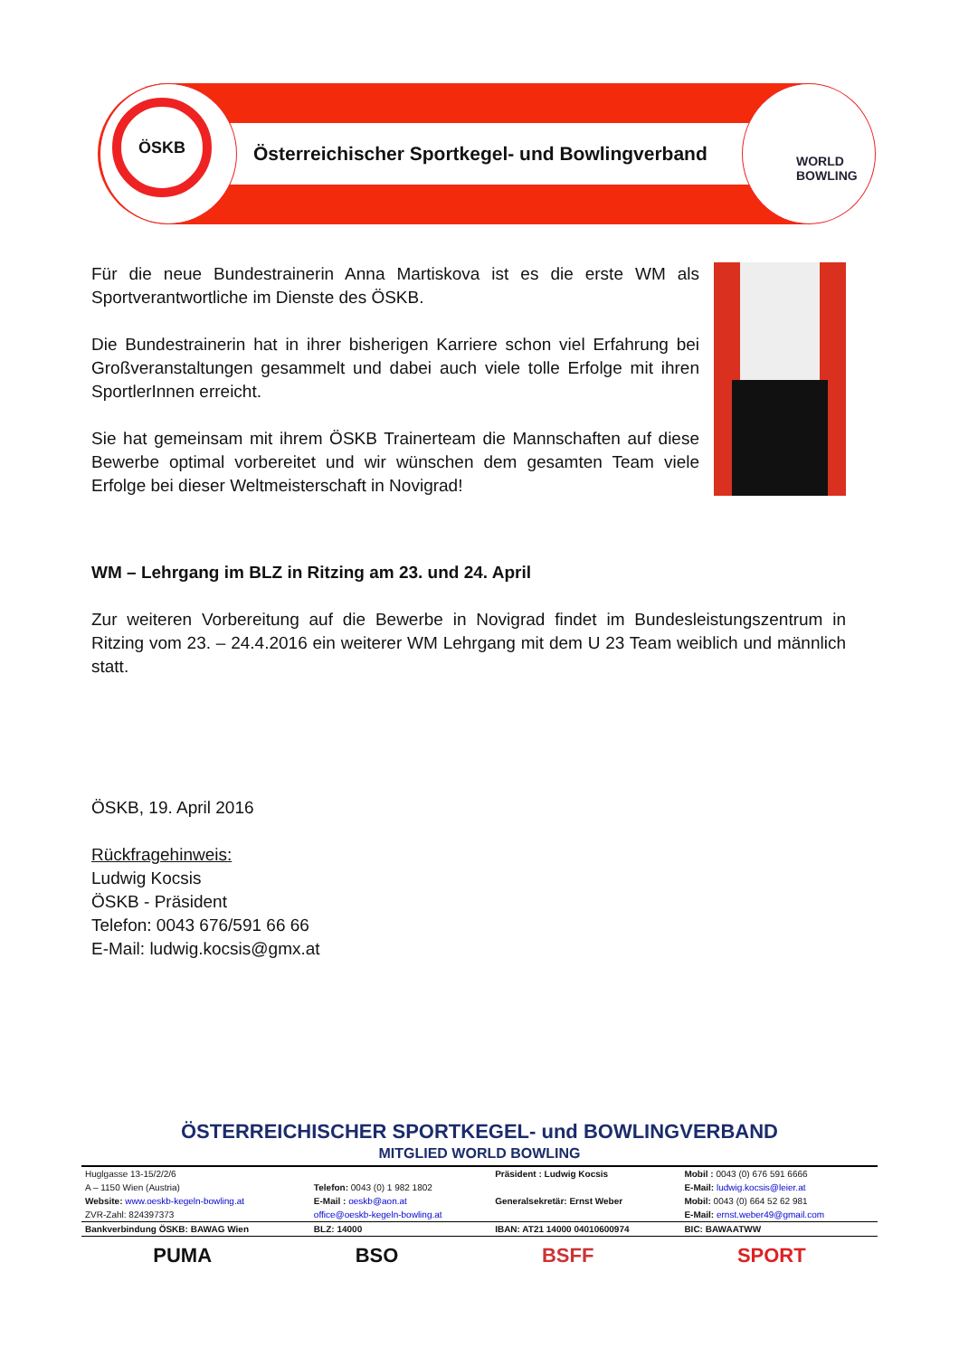ÖSKB
Österreichischer Sportkegel- und Bowlingverband
WORLD
BOWLING
Für die neue Bundestrainerin Anna Martiskova ist es die erste WM als Sportverantwortliche im Dienste des ÖSKB.
Die Bundestrainerin hat in ihrer bisherigen Karriere schon viel Erfahrung bei Großveranstaltungen gesammelt und dabei auch viele tolle Erfolge mit ihren SportlerInnen erreicht.
Sie hat gemeinsam mit ihrem ÖSKB Trainerteam die Mannschaften auf diese Bewerbe optimal vorbereitet und wir wünschen dem gesamten Team viele Erfolge bei dieser Weltmeisterschaft in Novigrad!
WM – Lehrgang im BLZ in Ritzing am 23. und 24. April
Zur weiteren Vorbereitung auf die Bewerbe in Novigrad findet im Bundesleistungszentrum in Ritzing vom 23. – 24.4.2016 ein weiterer WM Lehrgang mit dem U 23 Team weiblich und männlich statt.
ÖSKB, 19. April 2016
Rückfragehinweis:
Ludwig Kocsis
ÖSKB - Präsident
Telefon: 0043 676/591 66 66
E-Mail: ludwig.kocsis@gmx.at
ÖSTERREICHISCHER SPORTKEGEL- und BOWLINGVERBAND
MITGLIED WORLD BOWLING
| Huglgasse 13-15/2/2/6 | | Präsident : Ludwig Kocsis | Mobil : 0043 (0) 676 591 6666 |
| A – 1150 Wien (Austria) | Telefon: 0043 (0) 1 982 1802 | | E-Mail: ludwig.kocsis@leier.at |
| Website: www.oeskb-kegeln-bowling.at | E-Mail : oeskb@aon.at | Generalsekretär: Ernst Weber | Mobil: 0043 (0) 664 52 62 981 |
| ZVR-Zahl: 824397373 | office@oeskb-kegeln-bowling.at | | E-Mail: ernst.weber49@gmail.com |
| Bankverbindung ÖSKB: BAWAG Wien | BLZ: 14000 | IBAN: AT21 14000 04010600974 | BIC: BAWAATWW |
PUMA BSO BSFF SPORT